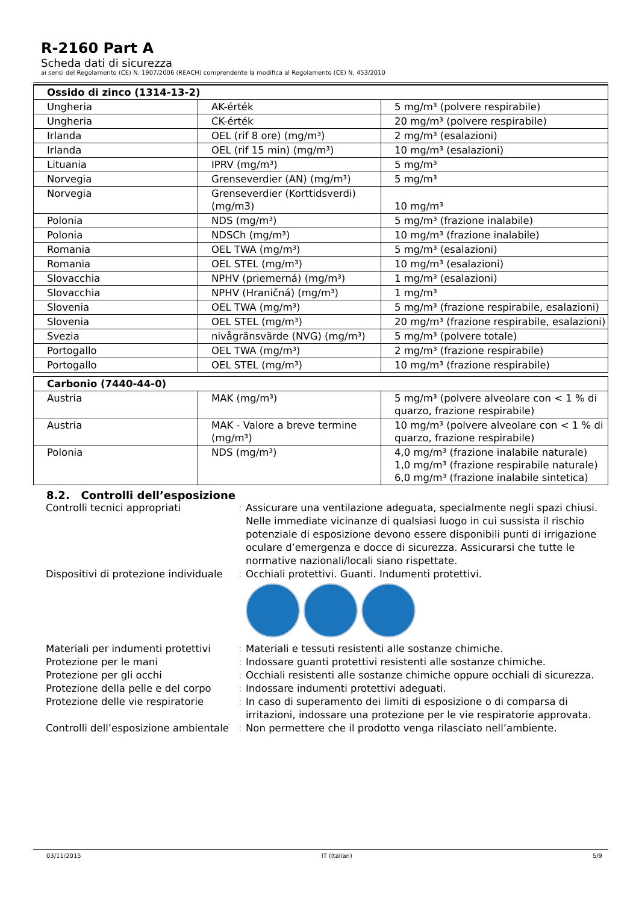R-2160 Part A
Scheda dati di sicurezza
ai sensi del Regolamento (CE) N. 1907/2006 (REACH) comprendente la modifica al Regolamento (CE) N. 453/2010
| Ossido di zinco (1314-13-2) | | |
| --- | --- | --- |
| Ungheria | AK-érték | 5 mg/m³ (polvere respirabile) |
| Ungheria | CK-érték | 20 mg/m³ (polvere respirabile) |
| Irlanda | OEL (rif 8 ore) (mg/m³) | 2 mg/m³ (esalazioni) |
| Irlanda | OEL (rif 15 min) (mg/m³) | 10 mg/m³ (esalazioni) |
| Lituania | IPRV (mg/m³) | 5 mg/m³ |
| Norvegia | Grenseverdier (AN) (mg/m³) | 5 mg/m³ |
| Norvegia | Grenseverdier (Korttidsverdi) (mg/m3) | 10 mg/m³ |
| Polonia | NDS (mg/m³) | 5 mg/m³ (frazione inalabile) |
| Polonia | NDSCh (mg/m³) | 10 mg/m³ (frazione inalabile) |
| Romania | OEL TWA (mg/m³) | 5 mg/m³ (esalazioni) |
| Romania | OEL STEL (mg/m³) | 10 mg/m³ (esalazioni) |
| Slovacchia | NPHV (priemerná) (mg/m³) | 1 mg/m³ (esalazioni) |
| Slovacchia | NPHV (Hraničná) (mg/m³) | 1 mg/m³ |
| Slovenia | OEL TWA (mg/m³) | 5 mg/m³ (frazione respirabile, esalazioni) |
| Slovenia | OEL STEL (mg/m³) | 20 mg/m³ (frazione respirabile, esalazioni) |
| Svezia | nivågränsvärde (NVG) (mg/m³) | 5 mg/m³ (polvere totale) |
| Portogallo | OEL TWA (mg/m³) | 2 mg/m³ (frazione respirabile) |
| Portogallo | OEL STEL (mg/m³) | 10 mg/m³ (frazione respirabile) |
| Carbonio (7440-44-0) | | |
| --- | --- | --- |
| Austria | MAK (mg/m³) | 5 mg/m³ (polvere alveolare con < 1 % di quarzo, frazione respirabile) |
| Austria | MAK - Valore a breve termine (mg/m³) | 10 mg/m³ (polvere alveolare con < 1 % di quarzo, frazione respirabile) |
| Polonia | NDS (mg/m³) | 4,0 mg/m³ (frazione inalabile naturale) 1,0 mg/m³ (frazione respirabile naturale) 6,0 mg/m³ (frazione inalabile sintetica) |
8.2. Controlli dell’esposizione
Controlli tecnici appropriati : Assicurare una ventilazione adeguata, specialmente negli spazi chiusi. Nelle immediate vicinanze di qualsiasi luogo in cui sussista il rischio potenziale di esposizione devono essere disponibili punti di irrigazione oculare d’emergenza e docce di sicurezza. Assicurarsi che tutte le normative nazionali/locali siano rispettate.
Dispositivi di protezione individuale
: Occhiali protettivi. Guanti. Indumenti protettivi.
Materiali per indumenti protettivi
: Materiali e tessuti resistenti alle sostanze chimiche.
Protezione per le mani : Indossare guanti protettivi resistenti alle sostanze chimiche.
Protezione per gli occhi : Occhiali resistenti alle sostanze chimiche oppure occhiali di sicurezza.
Protezione della pelle e del corpo
: Indossare indumenti protettivi adeguati.
Protezione delle vie respiratorie
: In caso di superamento dei limiti di esposizione o di comparsa di irritazioni, indossare una protezione per le vie respiratorie approvata.
Controlli dell’esposizione ambientale
: Non permettere che il prodotto venga rilasciato nell’ambiente.
03/11/2015 IT (Italian) 5/9